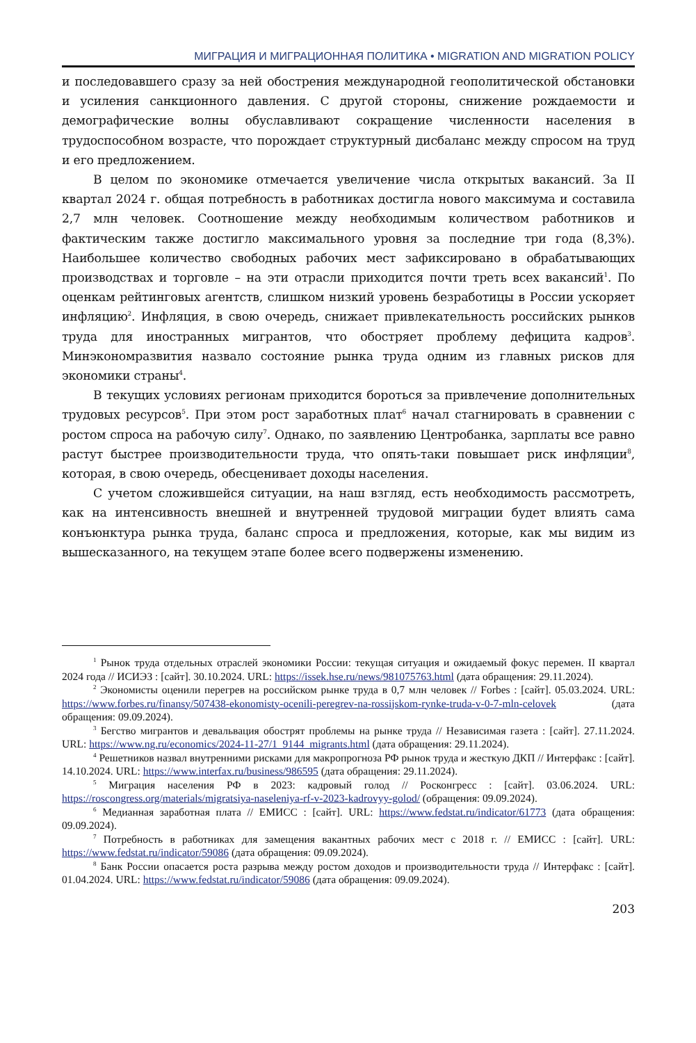МИГРАЦИЯ И МИГРАЦИОННАЯ ПОЛИТИКА • MIGRATION AND MIGRATION POLICY
и последовавшего сразу за ней обострения международной геополитической обстановки и усиления санкционного давления. С другой стороны, снижение рождаемости и демографические волны обуславливают сокращение численности населения в трудоспособном возрасте, что порождает структурный дисбаланс между спросом на труд и его предложением.
В целом по экономике отмечается увеличение числа открытых вакансий. За II квартал 2024 г. общая потребность в работниках достигла нового максимума и составила 2,7 млн человек. Соотношение между необходимым количеством работников и фактическим также достигло максимального уровня за последние три года (8,3%). Наибольшее количество свободных рабочих мест зафиксировано в обрабатывающих производствах и торговле – на эти отрасли приходится почти треть всех вакансий<sup>1</sup>. По оценкам рейтинговых агентств, слишком низкий уровень безработицы в России ускоряет инфляцию<sup>2</sup>. Инфляция, в свою очередь, снижает привлекательность российских рынков труда для иностранных мигрантов, что обостряет проблему дефицита кадров<sup>3</sup>. Минэкономразвития назвало состояние рынка труда одним из главных рисков для экономики страны<sup>4</sup>.
В текущих условиях регионам приходится бороться за привлечение дополнительных трудовых ресурсов<sup>5</sup>. При этом рост заработных плат<sup>6</sup> начал стагнировать в сравнении с ростом спроса на рабочую силу<sup>7</sup>. Однако, по заявлению Центробанка, зарплаты все равно растут быстрее производительности труда, что опять-таки повышает риск инфляции<sup>8</sup>, которая, в свою очередь, обесценивает доходы населения.
С учетом сложившейся ситуации, на наш взгляд, есть необходимость рассмотреть, как на интенсивность внешней и внутренней трудовой миграции будет влиять сама конъюнктура рынка труда, баланс спроса и предложения, которые, как мы видим из вышесказанного, на текущем этапе более всего подвержены изменению.
<sup>1</sup> Рынок труда отдельных отраслей экономики России: текущая ситуация и ожидаемый фокус перемен. II квартал 2024 года // ИСИЭЗ : [сайт]. 30.10.2024. URL: https://issek.hse.ru/news/981075763.html (дата обращения: 29.11.2024).
<sup>2</sup> Экономисты оценили перегрев на российском рынке труда в 0,7 млн человек // Forbes : [сайт]. 05.03.2024. URL: https://www.forbes.ru/finansy/507438-ekonomisty-ocenili-peregrev-na-rossijskom-rynke-truda-v-0-7-mln-celovek (дата обращения: 09.09.2024).
<sup>3</sup> Бегство мигрантов и девальвация обострят проблемы на рынке труда // Независимая газета : [сайт]. 27.11.2024. URL: https://www.ng.ru/economics/2024-11-27/1_9144_migrants.html (дата обращения: 29.11.2024).
<sup>4</sup> Решетников назвал внутренними рисками для макропрогноза РФ рынок труда и жесткую ДКП // Интерфакс : [сайт]. 14.10.2024. URL: https://www.interfax.ru/business/986595 (дата обращения: 29.11.2024).
<sup>5</sup> Миграция населения РФ в 2023: кадровый голод // Росконгресс : [сайт]. 03.06.2024. URL: https://roscongress.org/materials/migratsiya-naseleniya-rf-v-2023-kadrovyy-golod/ (обращения: 09.09.2024).
<sup>6</sup> Медианная заработная плата // ЕМИСС : [сайт]. URL: https://www.fedstat.ru/indicator/61773 (дата обращения: 09.09.2024).
<sup>7</sup> Потребность в работниках для замещения вакантных рабочих мест с 2018 г. // ЕМИСС : [сайт]. URL: https://www.fedstat.ru/indicator/59086 (дата обращения: 09.09.2024).
<sup>8</sup> Банк России опасается роста разрыва между ростом доходов и производительности труда // Интерфакс : [сайт]. 01.04.2024. URL: https://www.fedstat.ru/indicator/59086 (дата обращения: 09.09.2024).
203